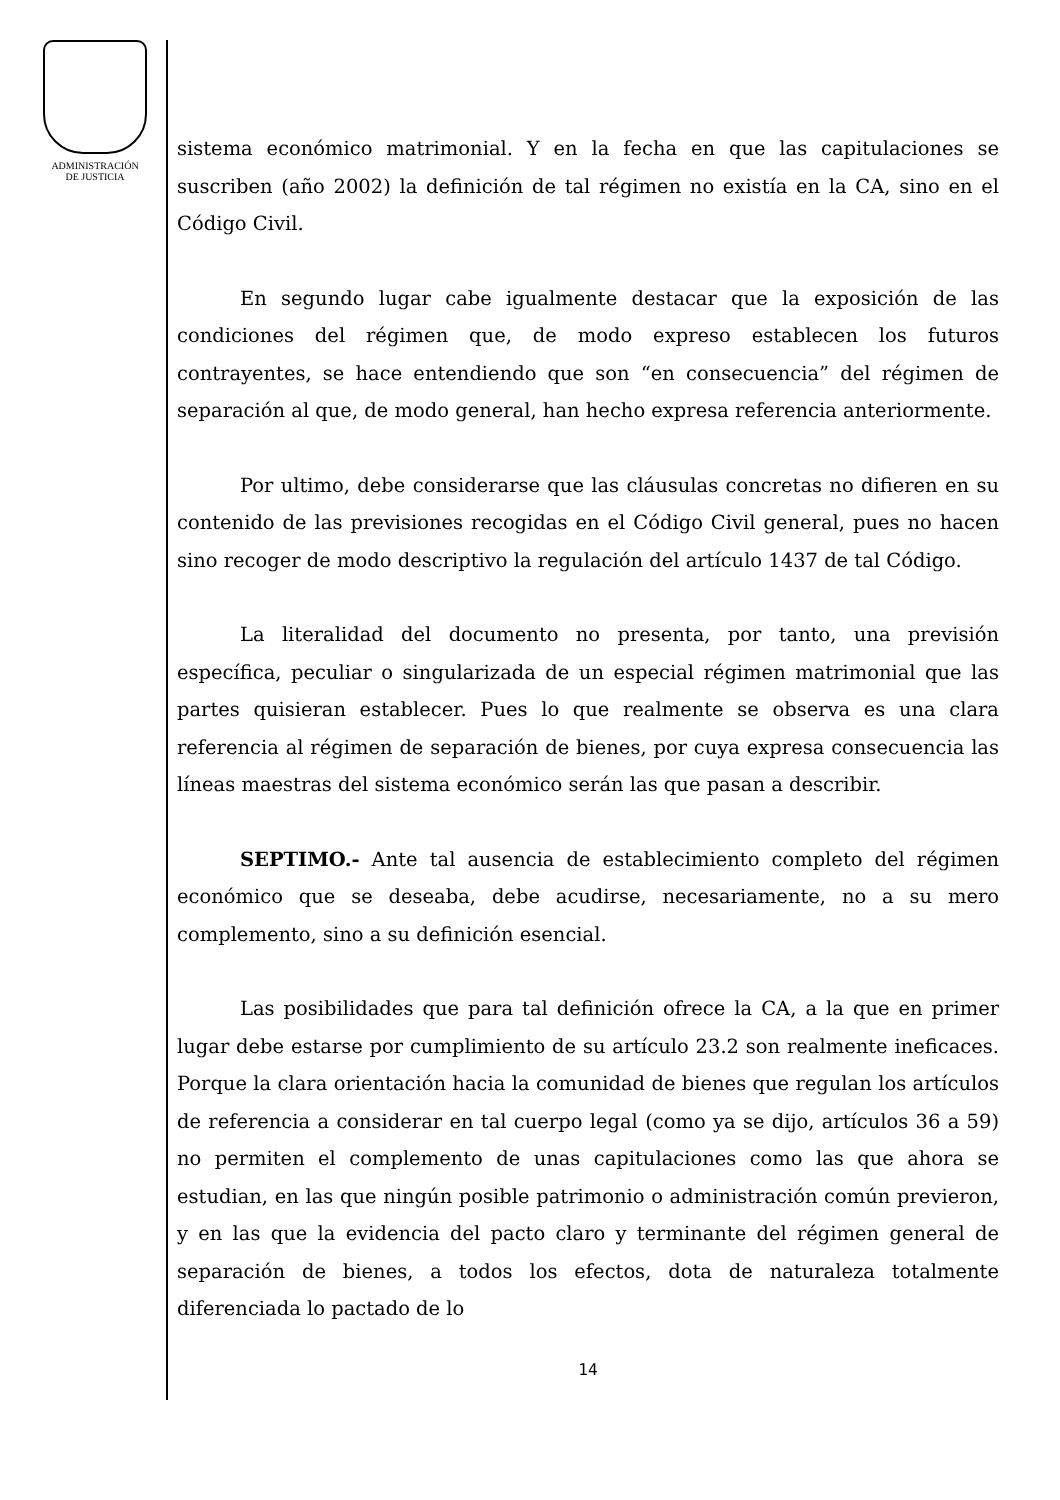ADMINISTRACIÓN
DE JUSTICIA
sistema económico matrimonial. Y en la fecha en que las capitulaciones se suscriben (año 2002) la definición de tal régimen no existía en la CA, sino en el Código Civil.
En segundo lugar cabe igualmente destacar que la exposición de las condiciones del régimen que, de modo expreso establecen los futuros contrayentes, se hace entendiendo que son “en consecuencia” del régimen de separación al que, de modo general, han hecho expresa referencia anteriormente.
Por ultimo, debe considerarse que las cláusulas concretas no difieren en su contenido de las previsiones recogidas en el Código Civil general, pues no hacen sino recoger de modo descriptivo la regulación del artículo 1437 de tal Código.
La literalidad del documento no presenta, por tanto, una previsión específica, peculiar o singularizada de un especial régimen matrimonial que las partes quisieran establecer. Pues lo que realmente se observa es una clara referencia al régimen de separación de bienes, por cuya expresa consecuencia las líneas maestras del sistema económico serán las que pasan a describir.
SEPTIMO.- Ante tal ausencia de establecimiento completo del régimen económico que se deseaba, debe acudirse, necesariamente, no a su mero complemento, sino a su definición esencial.
Las posibilidades que para tal definición ofrece la CA, a la que en primer lugar debe estarse por cumplimiento de su artículo 23.2 son realmente ineficaces. Porque la clara orientación hacia la comunidad de bienes que regulan los artículos de referencia a considerar en tal cuerpo legal (como ya se dijo, artículos 36 a 59) no permiten el complemento de unas capitulaciones como las que ahora se estudian, en las que ningún posible patrimonio o administración común previeron, y en las que la evidencia del pacto claro y terminante del régimen general de separación de bienes, a todos los efectos, dota de naturaleza totalmente diferenciada lo pactado de lo
14